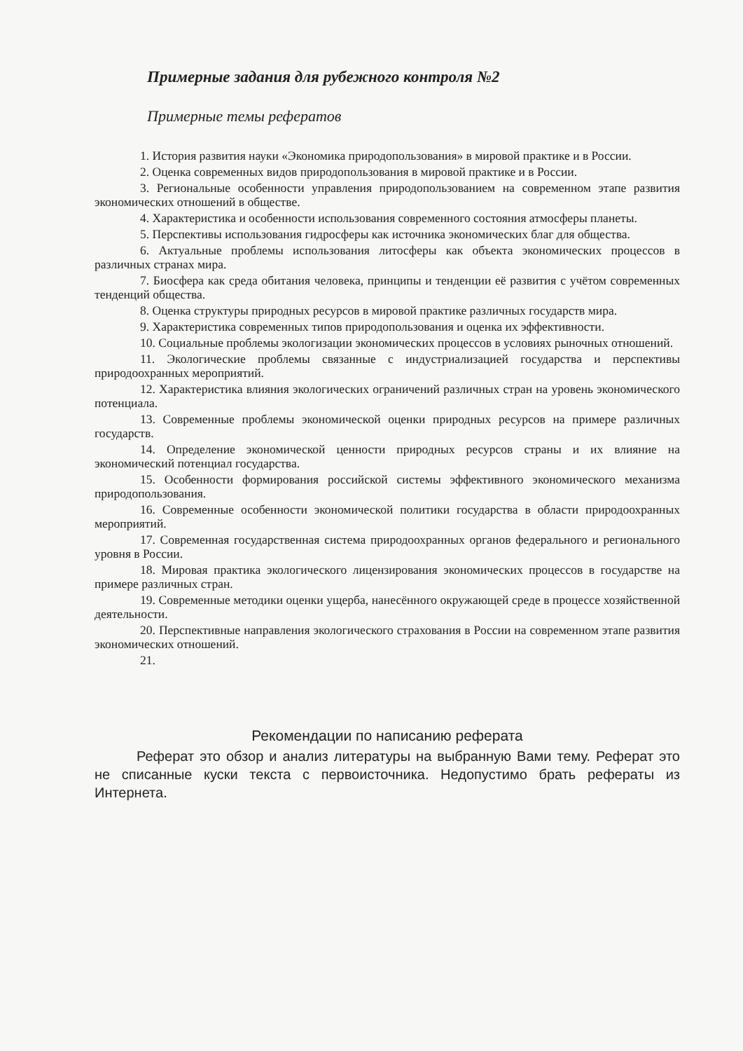Примерные задания для рубежного контроля №2
Примерные темы рефератов
1. История развития науки «Экономика природопользования» в мировой практике и в России.
2. Оценка современных видов природопользования в мировой практике и в России.
3. Региональные особенности управления природопользованием на современном этапе развития экономических отношений в обществе.
4. Характеристика и особенности использования современного состояния атмосферы планеты.
5. Перспективы использования гидросферы как источника экономических благ для общества.
6. Актуальные проблемы использования литосферы как объекта экономических процессов в различных странах мира.
7. Биосфера как среда обитания человека, принципы и тенденции её развития с учётом современных тенденций общества.
8. Оценка структуры природных ресурсов в мировой практике различных государств мира.
9. Характеристика современных типов природопользования и оценка их эффективности.
10. Социальные проблемы экологизации экономических процессов в условиях рыночных отношений.
11. Экологические проблемы связанные с индустриализацией государства и перспективы природоохранных мероприятий.
12. Характеристика влияния экологических ограничений различных стран на уровень экономического потенциала.
13. Современные проблемы экономической оценки природных ресурсов на примере различных государств.
14. Определение экономической ценности природных ресурсов страны и их влияние на экономический потенциал государства.
15. Особенности формирования российской системы эффективного экономического механизма природопользования.
16. Современные особенности экономической политики государства в области природоохранных мероприятий.
17. Современная государственная система природоохранных органов федерального и регионального уровня в России.
18. Мировая практика экологического лицензирования экономических процессов в государстве на примере различных стран.
19. Современные методики оценки ущерба, нанесённого окружающей среде в процессе хозяйственной деятельности.
20. Перспективные направления экологического страхования в России на современном этапе развития экономических отношений.
21.
Рекомендации по написанию реферата
Реферат это обзор и анализ литературы на выбранную Вами тему. Реферат это не списанные куски текста с первоисточника. Недопустимо брать рефераты из Интернета.